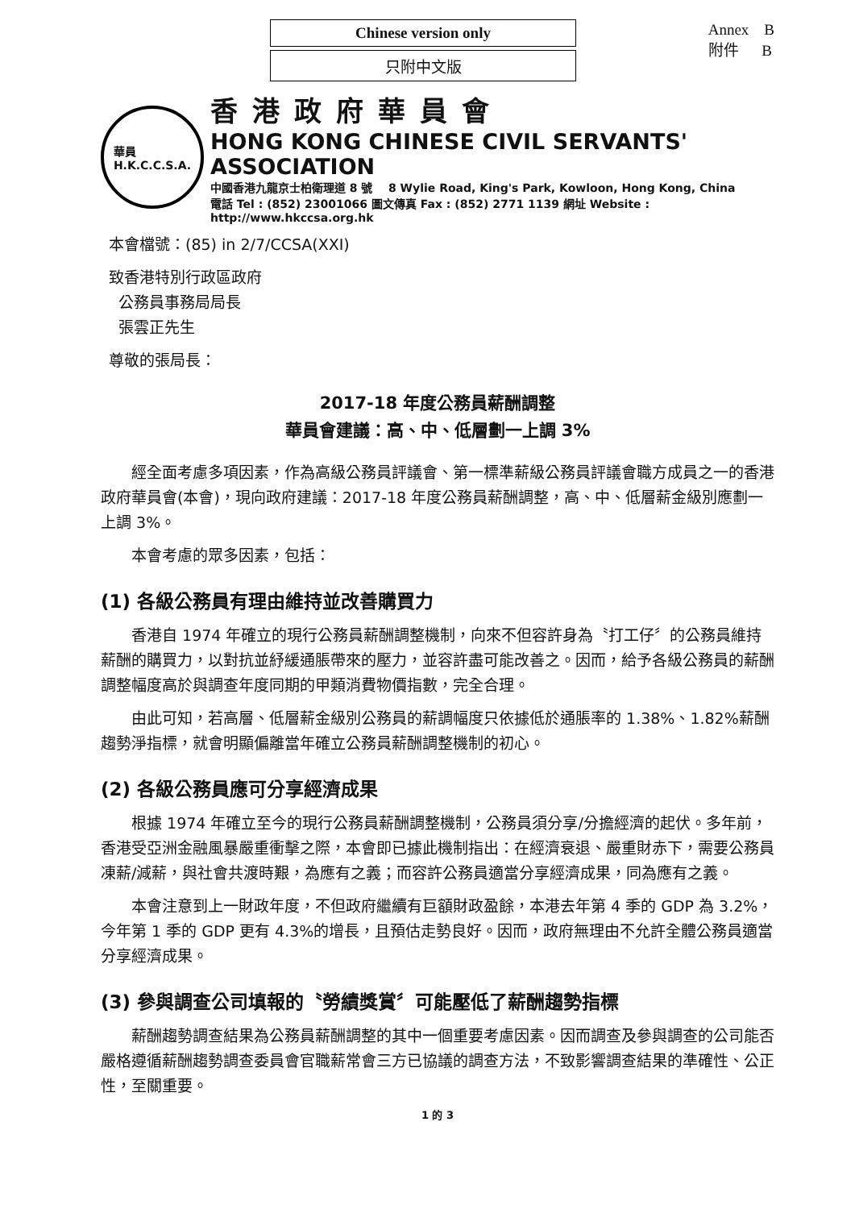Chinese version only
只附中文版
Annex B
附件 B
華員
H.K.C.C.S.A.
香港政府華員會
HONG KONG CHINESE CIVIL SERVANTS' ASSOCIATION
中國香港九龍京士柏衛理道 8 號 8 Wylie Road, King's Park, Kowloon, Hong Kong, China
電話 Tel : (852) 23001066 圖文傳真 Fax : (852) 2771 1139 網址 Website : http://www.hkccsa.org.hk
本會檔號：(85) in 2/7/CCSA(XXI)
致香港特別行政區政府
公務員事務局局長
張雲正先生
尊敬的張局長：
2017-18 年度公務員薪酬調整
華員會建議：高、中、低層劃一上調 3%
經全面考慮多項因素，作為高級公務員評議會、第一標準薪級公務員評議會職方成員之一的香港政府華員會(本會)，現向政府建議：2017-18 年度公務員薪酬調整，高、中、低層薪金級別應劃一上調 3%。
本會考慮的眾多因素，包括：
(1) 各級公務員有理由維持並改善購買力
香港自 1974 年確立的現行公務員薪酬調整機制，向來不但容許身為〝打工仔〞的公務員維持薪酬的購買力，以對抗並紓緩通脹帶來的壓力，並容許盡可能改善之。因而，給予各級公務員的薪酬調整幅度高於與調查年度同期的甲類消費物價指數，完全合理。
由此可知，若高層、低層薪金級別公務員的薪調幅度只依據低於通脹率的 1.38%、1.82%薪酬趨勢淨指標，就會明顯偏離當年確立公務員薪酬調整機制的初心。
(2) 各級公務員應可分享經濟成果
根據 1974 年確立至今的現行公務員薪酬調整機制，公務員須分享/分擔經濟的起伏。多年前，香港受亞洲金融風暴嚴重衝擊之際，本會即已據此機制指出：在經濟衰退、嚴重財赤下，需要公務員凍薪/減薪，與社會共渡時艱，為應有之義；而容許公務員適當分享經濟成果，同為應有之義。
本會注意到上一財政年度，不但政府繼續有巨額財政盈餘，本港去年第 4 季的 GDP 為 3.2%，今年第 1 季的 GDP 更有 4.3%的增長，且預估走勢良好。因而，政府無理由不允許全體公務員適當分享經濟成果。
(3) 參與調查公司填報的〝勞績獎賞〞可能壓低了薪酬趨勢指標
薪酬趨勢調查結果為公務員薪酬調整的其中一個重要考慮因素。因而調查及參與調查的公司能否嚴格遵循薪酬趨勢調查委員會官職薪常會三方已協議的調查方法，不致影響調查結果的準確性、公正性，至關重要。
1 的 3